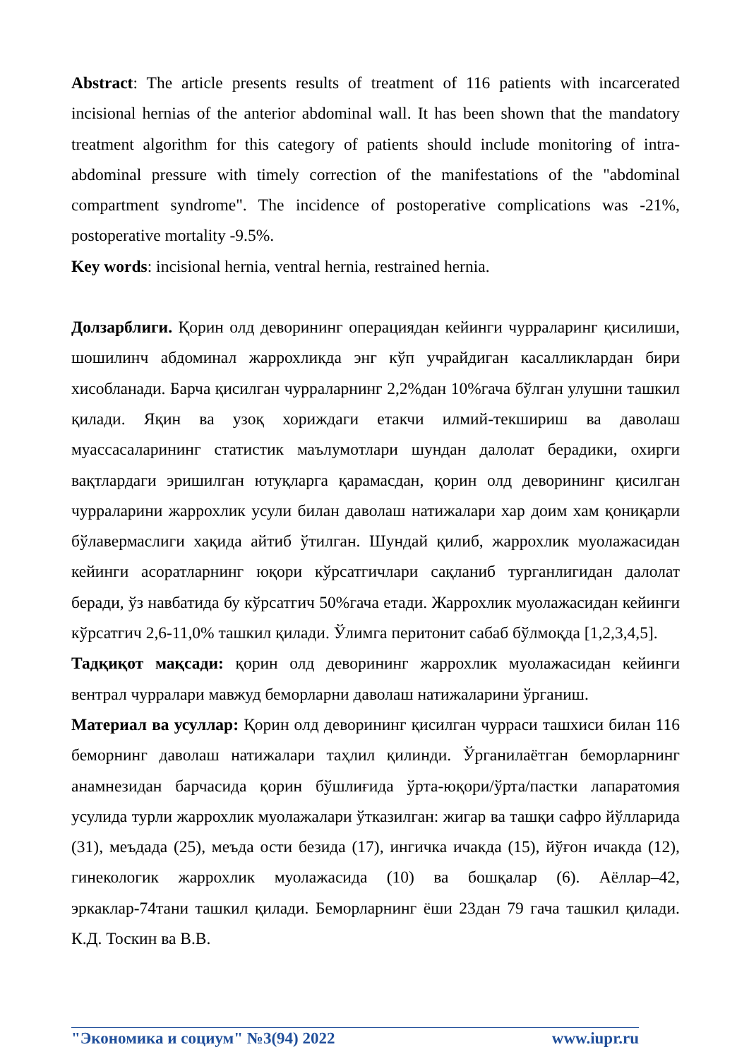Abstract: The article presents results of treatment of 116 patients with incarcerated incisional hernias of the anterior abdominal wall. It has been shown that the mandatory treatment algorithm for this category of patients should include monitoring of intra-abdominal pressure with timely correction of the manifestations of the "abdominal compartment syndrome". The incidence of postoperative complications was -21%, postoperative mortality -9.5%.
Key words: incisional hernia, ventral hernia, restrained hernia.
Долзарблиги. Қорин олд деворининг операциядан кейинги чурраларинг қисилиши, шошилинч абдоминал жаррохликда энг кўп учрайдиган касалликлардан бири хисобланади. Барча қисилган чурраларнинг 2,2%дан 10%гача бўлган улушни ташкил қилади. Яқин ва узоқ хориждаги етакчи илмий-текшириш ва даволаш муассасаларининг статистик маълумотлари шундан далолат берадики, охирги вақтлардаги эришилган ютуқларга қарамасдан, қорин олд деворининг қисилган чурраларини жаррохлик усули билан даволаш натижалари хар доим хам қониқарли бўлавермаслиги хақида айтиб ўтилган. Шундай қилиб, жаррохлик муолажасидан кейинги асоратларнинг юқори кўрсатгичлари сақланиб турганлигидан далолат беради, ўз навбатида бу кўрсатгич 50%гача етади. Жаррохлик муолажасидан кейинги кўрсатгич 2,6-11,0% ташкил қилади. Ўлимга перитонит сабаб бўлмоқда [1,2,3,4,5].
Тадқиқот мақсади: қорин олд деворининг жаррохлик муолажасидан кейинги вентрал чурралари мавжуд беморларни даволаш натижаларини ўрганиш.
Материал ва усуллар: Қорин олд деворининг қисилган чурраси ташхиси билан 116 беморнинг даволаш натижалари таҳлил қилинди. Ўрганилаётган беморларнинг анамнезидан барчасида қорин бўшлиғида ўрта-юқори/ўрта/пастки лапаратомия усулида турли жаррохлик муолажалари ўтказилган: жигар ва ташқи сафро йўлларида (31), меъдада (25), меъда ости безида (17), ингичка ичакда (15), йўғон ичакда (12), гинекологик жаррохлик муолажасида (10) ва бошқалар (6). Аёллар–42, эркаклар-74тани ташкил қилади. Беморларнинг ёши 23дан 79 гача ташкил қилади. К.Д. Тоскин ва В.В.
"Экономика и социум" №3(94) 2022 www.iupr.ru